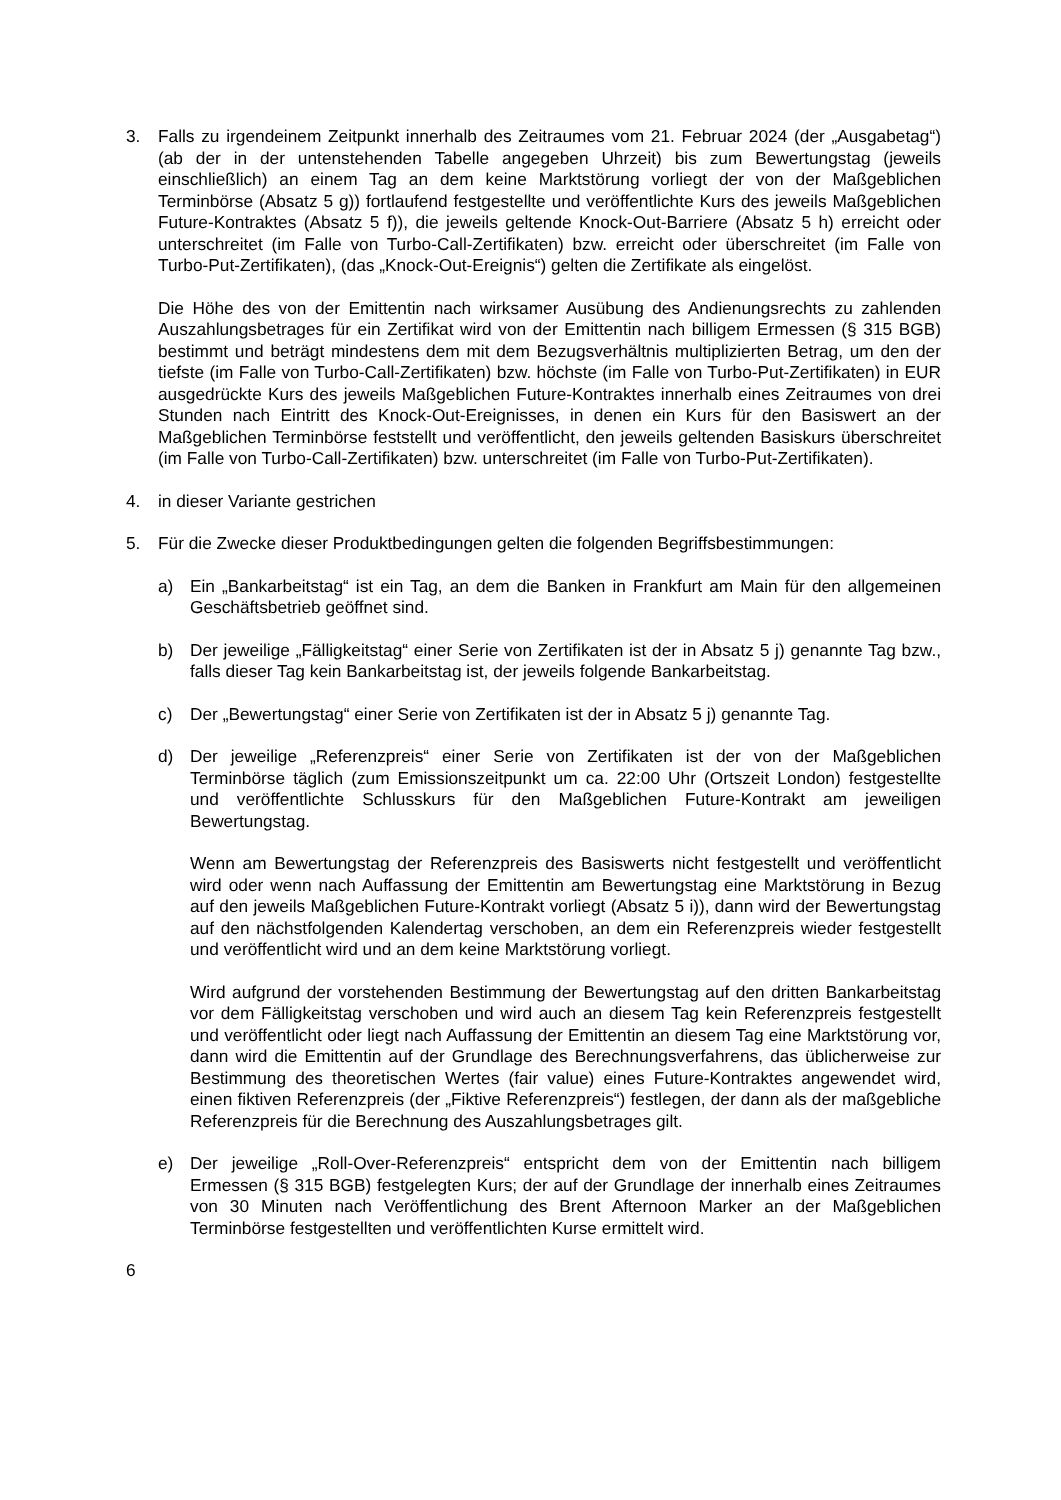3. Falls zu irgendeinem Zeitpunkt innerhalb des Zeitraumes vom 21. Februar 2024 (der „Ausgabetag“) (ab der in der untenstehenden Tabelle angegeben Uhrzeit) bis zum Bewertungstag (jeweils einschließlich) an einem Tag an dem keine Marktstörung vorliegt der von der Maßgeblichen Terminbörse (Absatz 5 g)) fortlaufend festgestellte und veröffentlichte Kurs des jeweils Maßgeblichen Future-Kontraktes (Absatz 5 f)), die jeweils geltende Knock-Out-Barriere (Absatz 5 h) erreicht oder unterschreitet (im Falle von Turbo-Call-Zertifikaten) bzw. erreicht oder überschreitet (im Falle von Turbo-Put-Zertifikaten), (das „Knock-Out-Ereignis“) gelten die Zertifikate als eingelöst.
Die Höhe des von der Emittentin nach wirksamer Ausübung des Andienungsrechts zu zahlenden Auszahlungsbetrages für ein Zertifikat wird von der Emittentin nach billigem Ermessen (§ 315 BGB) bestimmt und beträgt mindestens dem mit dem Bezugsverhältnis multiplizierten Betrag, um den der tiefste (im Falle von Turbo-Call-Zertifikaten) bzw. höchste (im Falle von Turbo-Put-Zertifikaten) in EUR ausgedrückte Kurs des jeweils Maßgeblichen Future-Kontraktes innerhalb eines Zeitraumes von drei Stunden nach Eintritt des Knock-Out-Ereignisses, in denen ein Kurs für den Basiswert an der Maßgeblichen Terminbörse feststellt und veröffentlicht, den jeweils geltenden Basiskurs überschreitet (im Falle von Turbo-Call-Zertifikaten) bzw. unterschreitet (im Falle von Turbo-Put-Zertifikaten).
4. in dieser Variante gestrichen
5. Für die Zwecke dieser Produktbedingungen gelten die folgenden Begriffsbestimmungen:
a) Ein „Bankarbeitstag“ ist ein Tag, an dem die Banken in Frankfurt am Main für den allgemeinen Geschäftsbetrieb geöffnet sind.
b) Der jeweilige „Fälligkeitstag“ einer Serie von Zertifikaten ist der in Absatz 5 j) genannte Tag bzw., falls dieser Tag kein Bankarbeitstag ist, der jeweils folgende Bankarbeitstag.
c) Der „Bewertungstag“ einer Serie von Zertifikaten ist der in Absatz 5 j) genannte Tag.
d) Der jeweilige „Referenzpreis“ einer Serie von Zertifikaten ist der von der Maßgeblichen Terminbörse täglich (zum Emissionszeitpunkt um ca. 22:00 Uhr (Ortszeit London) festgestellte und veröffentlichte Schlusskurs für den Maßgeblichen Future-Kontrakt am jeweiligen Bewertungstag.
Wenn am Bewertungstag der Referenzpreis des Basiswerts nicht festgestellt und veröffentlicht wird oder wenn nach Auffassung der Emittentin am Bewertungstag eine Marktstörung in Bezug auf den jeweils Maßgeblichen Future-Kontrakt vorliegt (Absatz 5 i)), dann wird der Bewertungstag auf den nächstfolgenden Kalendertag verschoben, an dem ein Referenzpreis wieder festgestellt und veröffentlicht wird und an dem keine Marktstörung vorliegt.
Wird aufgrund der vorstehenden Bestimmung der Bewertungstag auf den dritten Bankarbeitstag vor dem Fälligkeitstag verschoben und wird auch an diesem Tag kein Referenzpreis festgestellt und veröffentlicht oder liegt nach Auffassung der Emittentin an diesem Tag eine Marktstörung vor, dann wird die Emittentin auf der Grundlage des Berechnungsverfahrens, das üblicherweise zur Bestimmung des theoretischen Wertes (fair value) eines Future-Kontraktes angewendet wird, einen fiktiven Referenzpreis (der „Fiktive Referenzpreis“) festlegen, der dann als der maßgebliche Referenzpreis für die Berechnung des Auszahlungsbetrages gilt.
e) Der jeweilige „Roll-Over-Referenzpreis“ entspricht dem von der Emittentin nach billigem Ermessen (§ 315 BGB) festgelegten Kurs; der auf der Grundlage der innerhalb eines Zeitraumes von 30 Minuten nach Veröffentlichung des Brent Afternoon Marker an der Maßgeblichen Terminbörse festgestellten und veröffentlichten Kurse ermittelt wird.
6